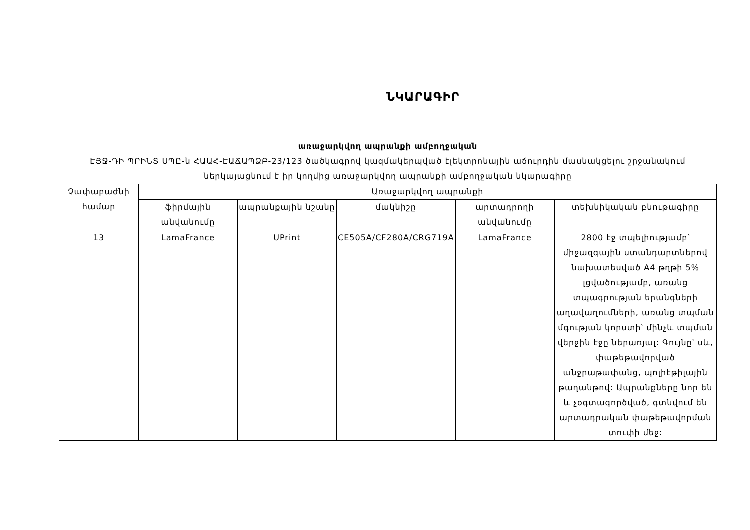ՆԿԱՐԱԳԻՐ
առաջարկվող ապրանքի ամբողջական
ԷՅՋ-ԴԻ ՊՐԻՆՏ ՍՊԸ-ն ՀԱԱՀ-ԷԱՃԱՊՁԲ-23/123 ծածկագրով կազմակերպված էլեկտրոնային աճուրդին մասնակցելու շրջանակում ներկայացնում է իր կողմից առաջարկվող ապրանքի ամբողջական նկարագիրը
| Չափաբաժնի համար | Առաջարկվող ապրանքի | | | | |
| --- | --- | --- | --- | --- | --- |
| | ֆիրմային անվանումը | ապրանքային նշանը | մակնիշը | արտադրողի անվանումը | տեխնիկական բնութագիրը |
| 13 | LamaFrance | UPrint | CE505A/CF280A/CRG719A | LamaFrance | 2800 էջ տպելիությամբ՝ միջազգային ստանդարտներով նախատեսված A4 թղթի 5% լցվածությամբ, առանց տպագրության երանգների աղավաղումների, առանց տպման մգության կորստի՝ մինչև տպման վերջին էջը ներառյալ: Գույնը՝ սև, փաթեթավորված անջրաթափանց, պոլիէթիլային թաղանթով: Ապրանքները նոր են և չօգտագործված, գտնվում են արտադրական փաթեթավորման տուփի մեջ: |